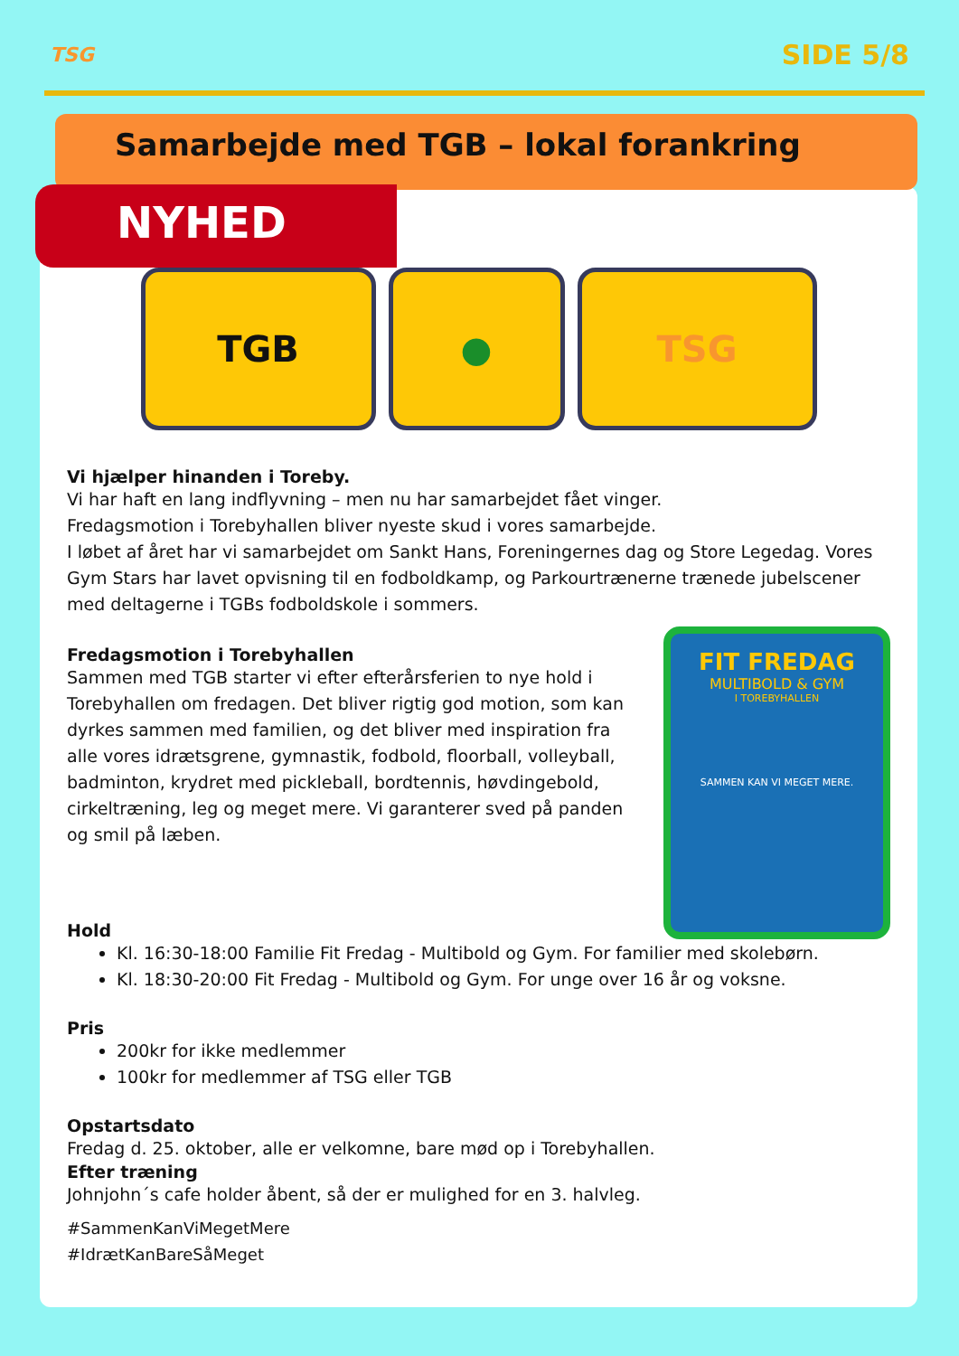TSG
SIDE 5/8
Samarbejde med TGB – lokal forankring
NYHED
TGB ● TSG
Vi hjælper hinanden i Toreby.
Vi har haft en lang indflyvning – men nu har samarbejdet fået vinger.
Fredagsmotion i Torebyhallen bliver nyeste skud i vores samarbejde.
I løbet af året har vi samarbejdet om Sankt Hans, Foreningernes dag og Store Legedag. Vores Gym Stars har lavet opvisning til en fodboldkamp, og Parkourtrænerne trænede jubelscener med deltagerne i TGBs fodboldskole i sommers.
FIT FREDAG
MULTIBOLD & GYM
I TOREBYHALLEN
SAMMEN KAN VI MEGET MERE.
Fredagsmotion i Torebyhallen
Sammen med TGB starter vi efter efterårsferien to nye hold i Torebyhallen om fredagen. Det bliver rigtig god motion, som kan dyrkes sammen med familien, og det bliver med inspiration fra alle vores idrætsgrene, gymnastik, fodbold, floorball, volleyball, badminton, krydret med pickleball, bordtennis, høvdingebold, cirkeltræning, leg og meget mere. Vi garanterer sved på panden og smil på læben.
Hold
Kl. 16:30-18:00 Familie Fit Fredag - Multibold og Gym. For familier med skolebørn.
Kl. 18:30-20:00 Fit Fredag - Multibold og Gym. For unge over 16 år og voksne.
Pris
200kr for ikke medlemmer
100kr for medlemmer af TSG eller TGB
Opstartsdato
Fredag d. 25. oktober, alle er velkomne, bare mød op i Torebyhallen.
Efter træning
Johnjohn´s cafe holder åbent, så der er mulighed for en 3. halvleg.
#SammenKanViMegetMere
#IdrætKanBareSåMeget